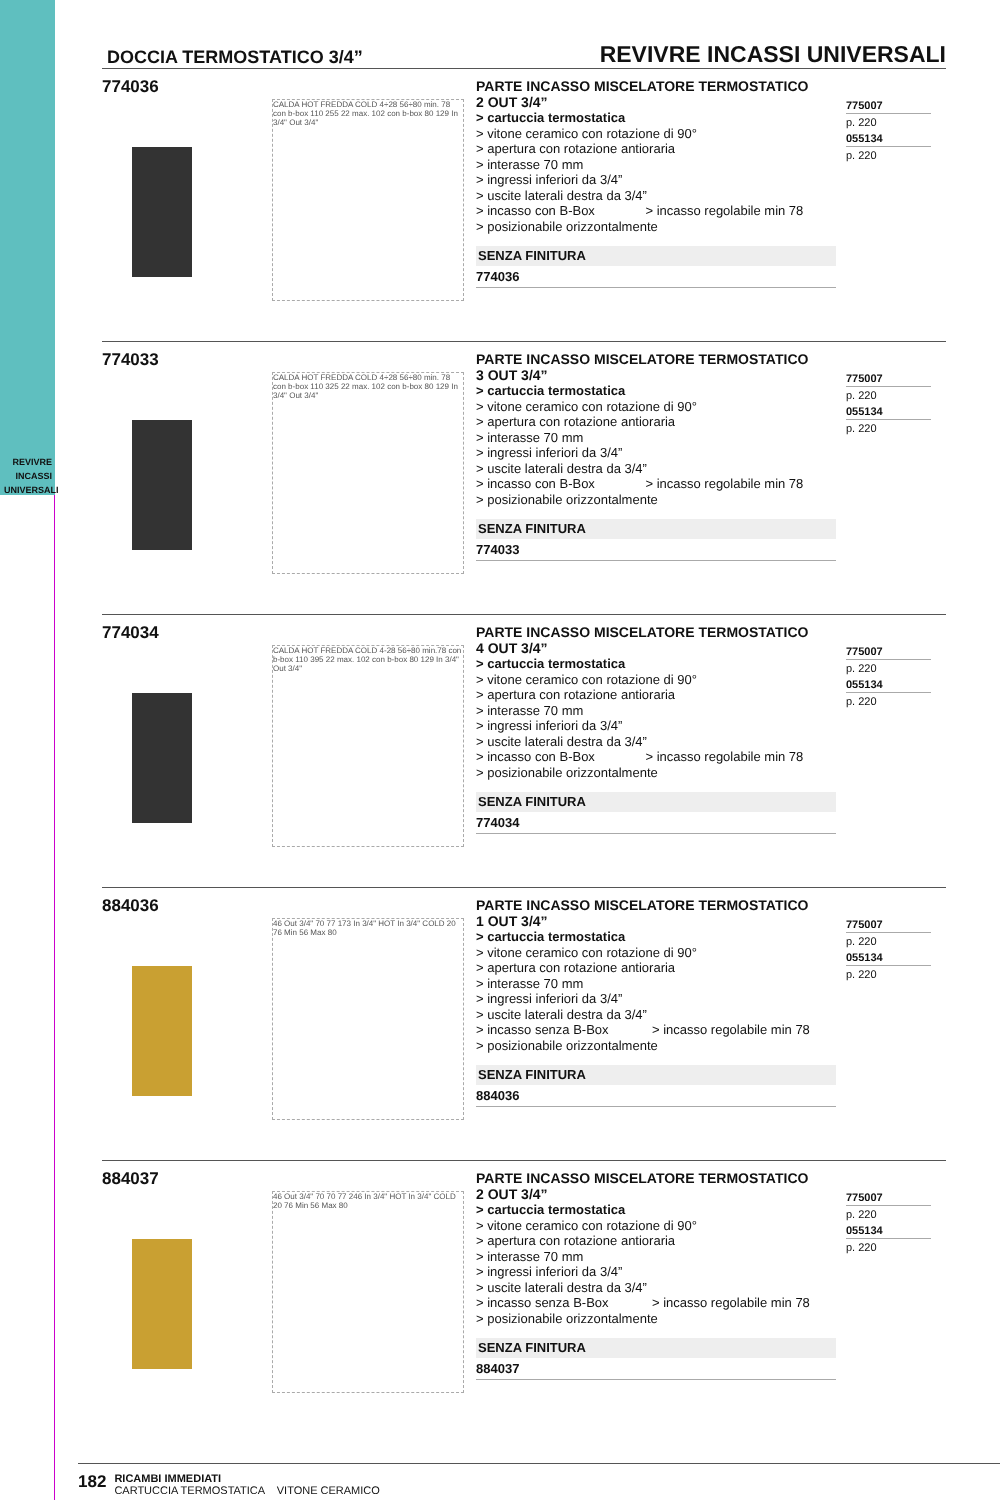REVIVRE
INCASSI
UNIVERSALI
DOCCIA TERMOSTATICO 3/4”
REVIVRE INCASSI UNIVERSALI
774036
CALDA HOT FREDDA COLD 4÷28 56÷80 min. 78 con b-box 110 255 22 max. 102 con b-box 80 129 In 3/4" Out 3/4"
PARTE INCASSO MISCELATORE TERMOSTATICO
2 OUT 3/4”
> cartuccia termostatica
> vitone ceramico con rotazione di 90°
> apertura con rotazione antioraria
> interasse 70 mm
> ingressi inferiori da 3/4”
> uscite laterali destra da 3/4”
> incasso con B-Box > incasso regolabile min 78
> posizionabile orizzontalmente
SENZA FINITURA
774036
775007
p. 220
055134
p. 220
774033
CALDA HOT FREDDA COLD 4÷28 56÷80 min. 78 con b-box 110 325 22 max. 102 con b-box 80 129 In 3/4" Out 3/4"
PARTE INCASSO MISCELATORE TERMOSTATICO
3 OUT 3/4”
> cartuccia termostatica
> vitone ceramico con rotazione di 90°
> apertura con rotazione antioraria
> interasse 70 mm
> ingressi inferiori da 3/4”
> uscite laterali destra da 3/4”
> incasso con B-Box > incasso regolabile min 78
> posizionabile orizzontalmente
SENZA FINITURA
774033
775007
p. 220
055134
p. 220
774034
CALDA HOT FREDDA COLD 4-28 56÷80 min.78 con b-box 110 395 22 max. 102 con b-box 80 129 In 3/4" Out 3/4"
PARTE INCASSO MISCELATORE TERMOSTATICO
4 OUT 3/4”
> cartuccia termostatica
> vitone ceramico con rotazione di 90°
> apertura con rotazione antioraria
> interasse 70 mm
> ingressi inferiori da 3/4”
> uscite laterali destra da 3/4”
> incasso con B-Box > incasso regolabile min 78
> posizionabile orizzontalmente
SENZA FINITURA
774034
775007
p. 220
055134
p. 220
884036
46 Out 3/4" 70 77 173 In 3/4" HOT In 3/4" COLD 20 76 Min 56 Max 80
PARTE INCASSO MISCELATORE TERMOSTATICO
1 OUT 3/4”
> cartuccia termostatica
> vitone ceramico con rotazione di 90°
> apertura con rotazione antioraria
> interasse 70 mm
> ingressi inferiori da 3/4”
> uscite laterali destra da 3/4”
> incasso senza B-Box > incasso regolabile min 78
> posizionabile orizzontalmente
SENZA FINITURA
884036
775007
p. 220
055134
p. 220
884037
46 Out 3/4" 70 70 77 246 In 3/4" HOT In 3/4" COLD 20 76 Min 56 Max 80
PARTE INCASSO MISCELATORE TERMOSTATICO
2 OUT 3/4”
> cartuccia termostatica
> vitone ceramico con rotazione di 90°
> apertura con rotazione antioraria
> interasse 70 mm
> ingressi inferiori da 3/4”
> uscite laterali destra da 3/4”
> incasso senza B-Box > incasso regolabile min 78
> posizionabile orizzontalmente
SENZA FINITURA
884037
775007
p. 220
055134
p. 220
182
RICAMBI IMMEDIATI
CARTUCCIA TERMOSTATICA VITONE CERAMICO